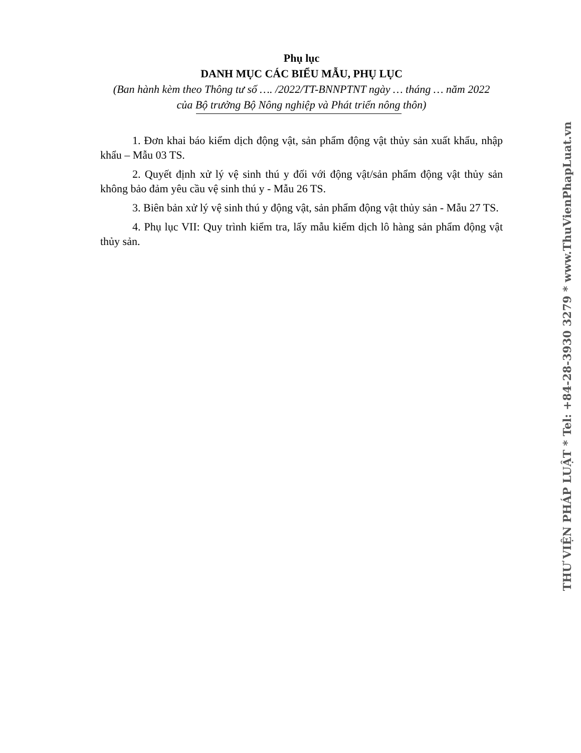Phụ lục
DANH MỤC CÁC BIỂU MẪU, PHỤ LỤC
(Ban hành kèm theo Thông tư số …. /2022/TT-BNNPTNT ngày … tháng … năm 2022
của Bộ trưởng Bộ Nông nghiệp và Phát triển nông thôn)
1. Đơn khai báo kiểm dịch động vật, sản phẩm động vật thủy sản xuất khẩu, nhập khẩu – Mẫu 03 TS.
2. Quyết định xử lý vệ sinh thú y đối với động vật/sản phẩm động vật thủy sản không bảo đảm yêu cầu vệ sinh thú y - Mẫu 26 TS.
3. Biên bản xử lý vệ sinh thú y động vật, sản phẩm động vật thủy sản - Mẫu 27 TS.
4. Phụ lục VII: Quy trình kiểm tra, lấy mẫu kiểm dịch lô hàng sản phẩm động vật thủy sản.
THƯ VIỆN PHÁP LUẬT * Tel: +84-28-3930 3279 * www.ThuVienPhapLuat.vn